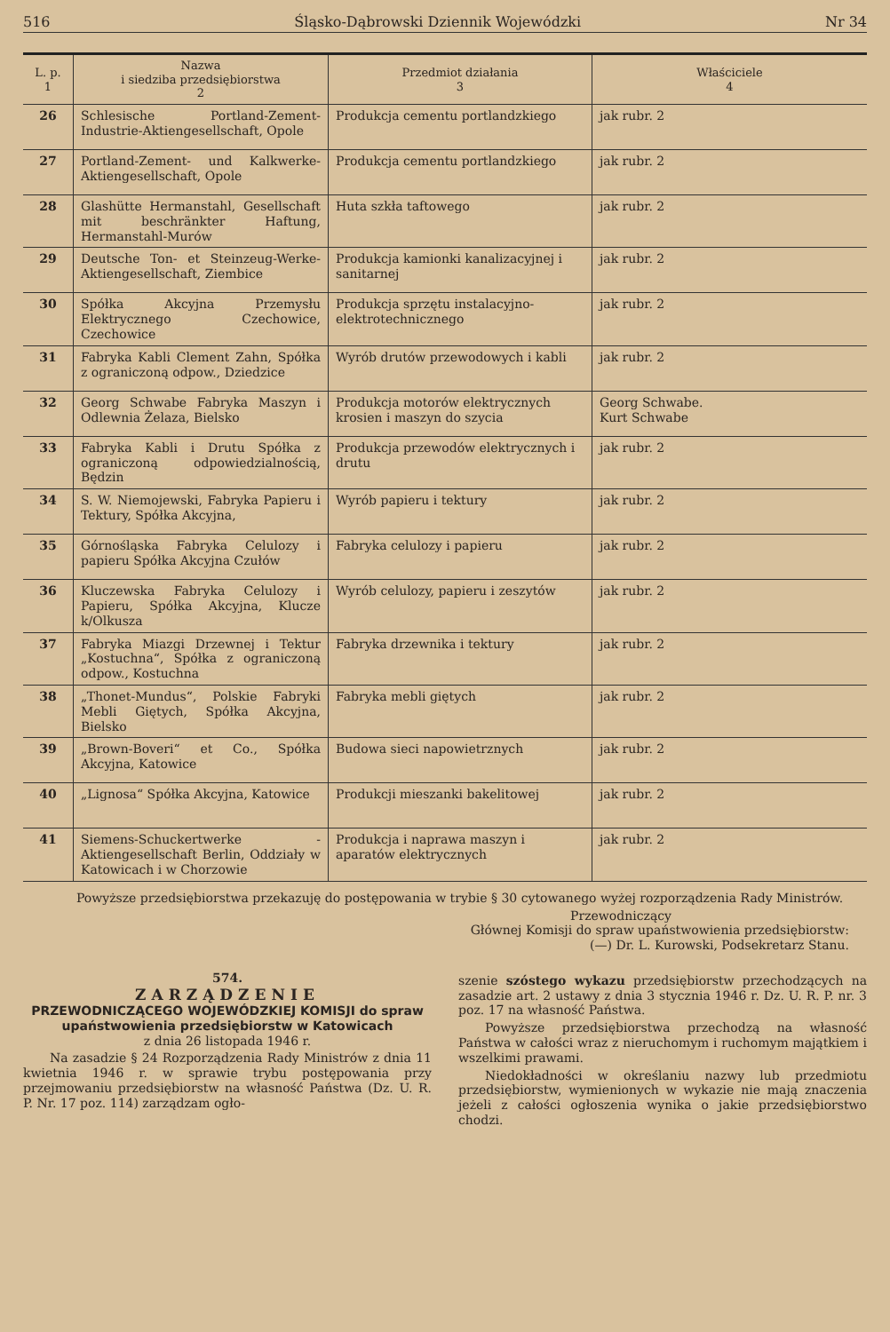516 Śląsko-Dąbrowski Dziennik Wojewódzki Nr 34
| L. p. 1 | Nazwa i siedziba przedsiębiorstwa 2 | Przedmiot działania 3 | Właściciele 4 |
| --- | --- | --- | --- |
| 26 | Schlesische Portland-Zement-Industrie-Aktiengesellschaft, Opole | Produkcja cementu portlandzkiego | jak rubr. 2 |
| 27 | Portland-Zement- und Kalkwerke-Aktiengesellschaft, Opole | Produkcja cementu portlandzkiego | jak rubr. 2 |
| 28 | Glashütte Hermanstahl, Gesellschaft mit beschränkter Haftung, Hermanstahl-Murów | Huta szkła taftowego | jak rubr. 2 |
| 29 | Deutsche Ton- et Steinzeug-Werke-Aktiengesellschaft, Ziembice | Produkcja kamionki kanalizacyjnej i sanitarnej | jak rubr. 2 |
| 30 | Spółka Akcyjna Przemysłu Elektrycznego Czechowice, Czechowice | Produkcja sprzętu instalacyjno-elektrotechnicznego | jak rubr. 2 |
| 31 | Fabryka Kabli Clement Zahn, Spółka z ograniczoną odpow., Dziedzice | Wyrób drutów przewodowych i kabli | jak rubr. 2 |
| 32 | Georg Schwabe Fabryka Maszyn i Odlewnia Żelaza, Bielsko | Produkcja motorów elektrycznych krosien i maszyn do szycia | Georg Schwabe. Kurt Schwabe |
| 33 | Fabryka Kabli i Drutu Spółka z ograniczoną odpowiedzialnością, Będzin | Produkcja przewodów elektrycznych i drutu | jak rubr. 2 |
| 34 | S. W. Niemojewski, Fabryka Papieru i Tektury, Spółka Akcyjna, | Wyrób papieru i tektury | jak rubr. 2 |
| 35 | Górnośląska Fabryka Celulozy i papieru Spółka Akcyjna Czułów | Fabryka celulozy i papieru | jak rubr. 2 |
| 36 | Kluczewska Fabryka Celulozy i Papieru, Spółka Akcyjna, Klucze k/Olkusza | Wyrób celulozy, papieru i zeszytów | jak rubr. 2 |
| 37 | Fabryka Miazgi Drzewnej i Tektur „Kostuchna“, Spółka z ograniczoną odpow., Kostuchna | Fabryka drzewnika i tektury | jak rubr. 2 |
| 38 | „Thonet-Mundus“, Polskie Fabryki Mebli Giętych, Spółka Akcyjna, Bielsko | Fabryka mebli giętych | jak rubr. 2 |
| 39 | „Brown-Boveri“ et Co., Spółka Akcyjna, Katowice | Budowa sieci napowietrznych | jak rubr. 2 |
| 40 | „Lignosa“ Spółka Akcyjna, Katowice | Produkcji mieszanki bakelitowej | jak rubr. 2 |
| 41 | Siemens-Schuckertwerke - Aktiengesellschaft Berlin, Oddziały w Katowicach i w Chorzowie | Produkcja i naprawa maszyn i aparatów elektrycznych | jak rubr. 2 |
Powyższe przedsiębiorstwa przekazuję do postępowania w trybie § 30 cytowanego wyżej rozporządzenia Rady Ministrów.
Przewodniczący
Głównej Komisji do spraw upaństwowienia przedsiębiorstw:
(—) Dr. L. Kurowski, Podsekretarz Stanu.
574.
ZARZĄDZENIE
PRZEWODNICZĄCEGO WOJEWÓDZKIEJ KOMISJI do spraw upaństwowienia przedsiębiorstw w Katowicach
z dnia 26 listopada 1946 r.
Na zasadzie § 24 Rozporządzenia Rady Ministrów z dnia 11 kwietnia 1946 r. w sprawie trybu postępowania przy przejmowaniu przedsiębiorstw na własność Państwa (Dz. U. R. P. Nr. 17 poz. 114) zarządzam ogło-
szenie szóstego wykazu przedsiębiorstw przechodzących na zasadzie art. 2 ustawy z dnia 3 stycznia 1946 r. Dz. U. R. P. nr. 3 poz. 17 na własność Państwa.
Powyższe przedsiębiorstwa przechodzą na własność Państwa w całości wraz z nieruchomym i ruchomym majątkiem i wszelkimi prawami.
Niedokładności w określaniu nazwy lub przedmiotu przedsiębiorstw, wymienionych w wykazie nie mają znaczenia jeżeli z całości ogłoszenia wynika o jakie przedsiębiorstwo chodzi.